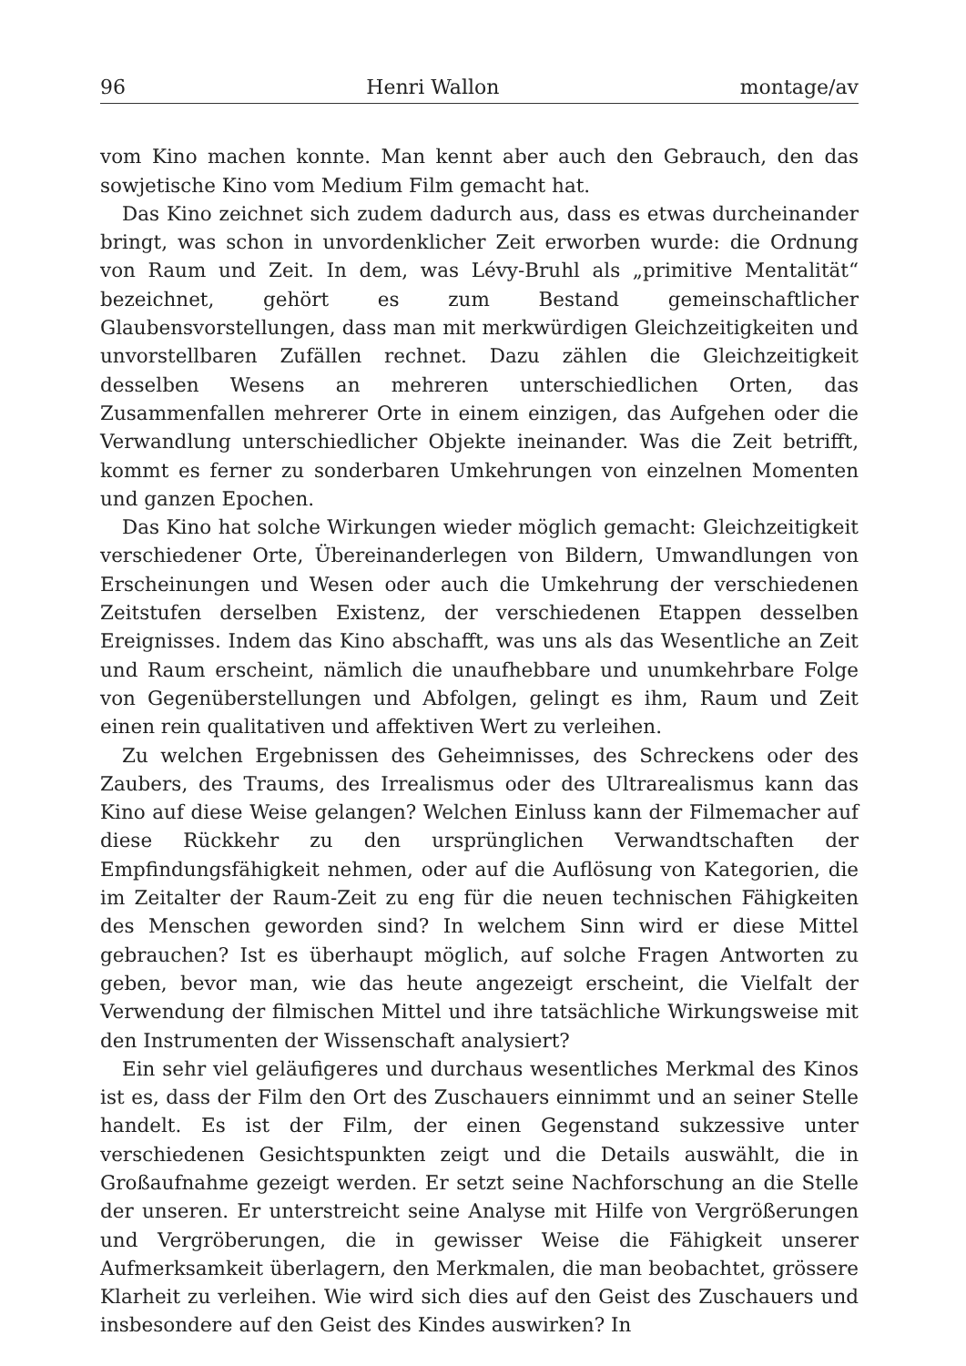96 Henri Wallon montage/av
vom Kino machen konnte. Man kennt aber auch den Gebrauch, den das sowjetische Kino vom Medium Film gemacht hat.
Das Kino zeichnet sich zudem dadurch aus, dass es etwas durcheinander bringt, was schon in unvordenklicher Zeit erworben wurde: die Ordnung von Raum und Zeit. In dem, was Lévy-Bruhl als „primitive Mentalität“ bezeichnet, gehört es zum Bestand gemeinschaftlicher Glaubensvorstellungen, dass man mit merkwürdigen Gleichzeitigkeiten und unvorstellbaren Zufällen rechnet. Dazu zählen die Gleichzeitigkeit desselben Wesens an mehreren unterschiedlichen Orten, das Zusammenfallen mehrerer Orte in einem einzigen, das Aufgehen oder die Verwandlung unterschiedlicher Objekte ineinander. Was die Zeit betrifft, kommt es ferner zu sonderbaren Umkehrungen von einzelnen Momenten und ganzen Epochen.
Das Kino hat solche Wirkungen wieder möglich gemacht: Gleichzeitigkeit verschiedener Orte, Übereinanderlegen von Bildern, Umwandlungen von Erscheinungen und Wesen oder auch die Umkehrung der verschiedenen Zeitstufen derselben Existenz, der verschiedenen Etappen desselben Ereignisses. Indem das Kino abschafft, was uns als das Wesentliche an Zeit und Raum erscheint, nämlich die unaufhebbare und unumkehrbare Folge von Gegenüberstellungen und Abfolgen, gelingt es ihm, Raum und Zeit einen rein qualitativen und affektiven Wert zu verleihen.
Zu welchen Ergebnissen des Geheimnisses, des Schreckens oder des Zaubers, des Traums, des Irrealismus oder des Ultrarealismus kann das Kino auf diese Weise gelangen? Welchen Einluss kann der Filmemacher auf diese Rückkehr zu den ursprünglichen Verwandtschaften der Empfindungsfähigkeit nehmen, oder auf die Auflösung von Kategorien, die im Zeitalter der Raum-Zeit zu eng für die neuen technischen Fähigkeiten des Menschen geworden sind? In welchem Sinn wird er diese Mittel gebrauchen? Ist es überhaupt möglich, auf solche Fragen Antworten zu geben, bevor man, wie das heute angezeigt erscheint, die Vielfalt der Verwendung der filmischen Mittel und ihre tatsächliche Wirkungsweise mit den Instrumenten der Wissenschaft analysiert?
Ein sehr viel geläufigeres und durchaus wesentliches Merkmal des Kinos ist es, dass der Film den Ort des Zuschauers einnimmt und an seiner Stelle handelt. Es ist der Film, der einen Gegenstand sukzessive unter verschiedenen Gesichtspunkten zeigt und die Details auswählt, die in Großaufnahme gezeigt werden. Er setzt seine Nachforschung an die Stelle der unseren. Er unterstreicht seine Analyse mit Hilfe von Vergrößerungen und Vergröberungen, die in gewisser Weise die Fähigkeit unserer Aufmerksamkeit überlagern, den Merkmalen, die man beobachtet, grössere Klarheit zu verleihen. Wie wird sich dies auf den Geist des Zuschauers und insbesondere auf den Geist des Kindes auswirken? In